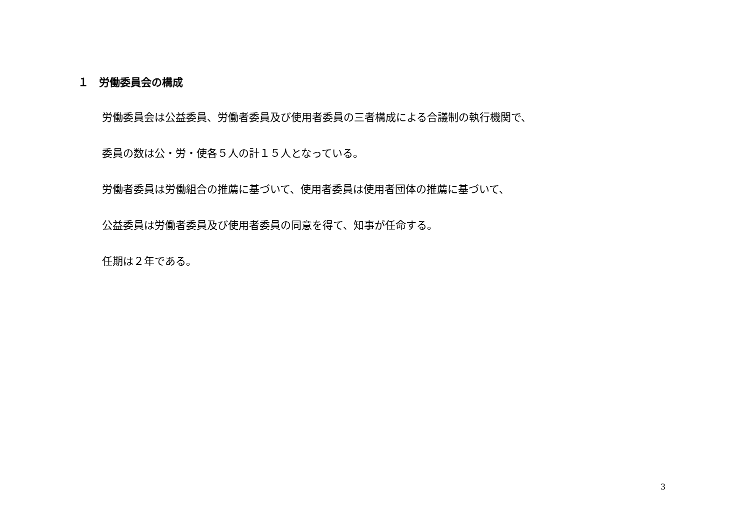１　労働委員会の構成
労働委員会は公益委員、労働者委員及び使用者委員の三者構成による合議制の執行機関で、
委員の数は公・労・使各５人の計１５人となっている。
労働者委員は労働組合の推薦に基づいて、使用者委員は使用者団体の推薦に基づいて、
公益委員は労働者委員及び使用者委員の同意を得て、知事が任命する。
任期は２年である。
3